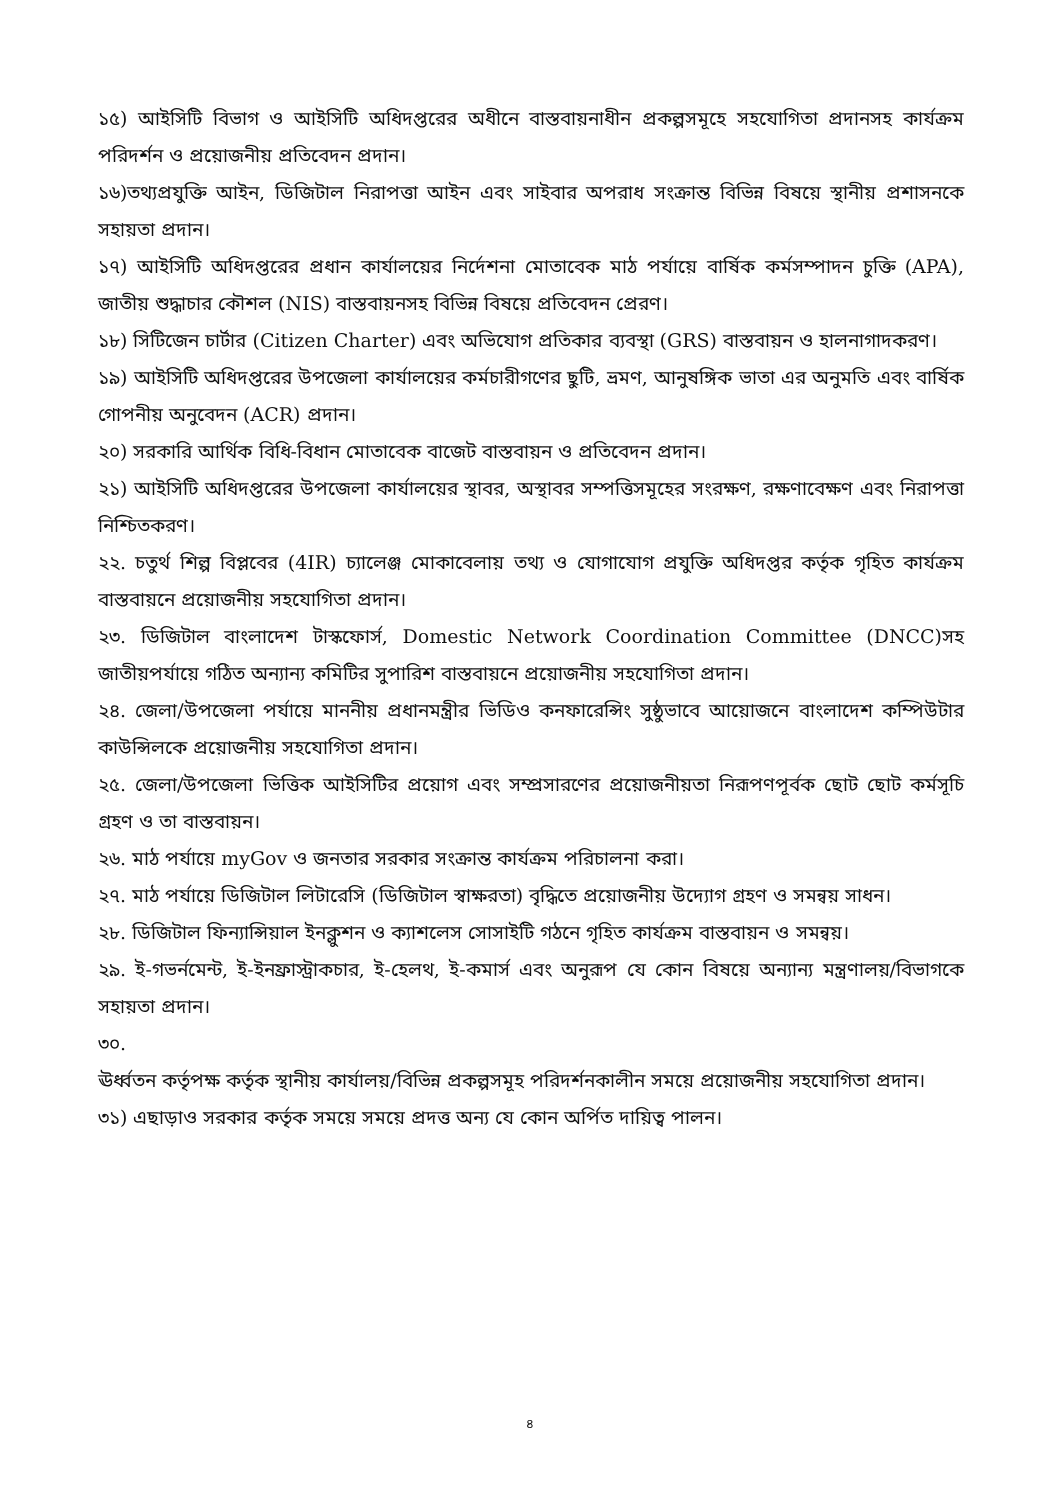১৫) আইসিটি বিভাগ ও আইসিটি অধিদপ্তরের অধীনে বাস্তবায়নাধীন প্রকল্পসমূহে সহযোগিতা প্রদানসহ কার্যক্রম পরিদর্শন ও প্রয়োজনীয় প্রতিবেদন প্রদান।
১৬)তথ্যপ্রযুক্তি আইন, ডিজিটাল নিরাপত্তা আইন এবং সাইবার অপরাধ সংক্রান্ত বিভিন্ন বিষয়ে স্থানীয় প্রশাসনকে সহায়তা প্রদান।
১৭) আইসিটি অধিদপ্তরের প্রধান কার্যালয়ের নির্দেশনা মোতাবেক মাঠ পর্যায়ে বার্ষিক কর্মসম্পাদন চুক্তি (APA), জাতীয় শুদ্ধাচার কৌশল (NIS) বাস্তবায়নসহ বিভিন্ন বিষয়ে প্রতিবেদন প্রেরণ।
১৮) সিটিজেন চার্টার (Citizen Charter) এবং অভিযোগ প্রতিকার ব্যবস্থা (GRS) বাস্তবায়ন ও হালনাগাদকরণ।
১৯) আইসিটি অধিদপ্তরের উপজেলা কার্যালয়ের কর্মচারীগণের ছুটি, ভ্রমণ, আনুষঙ্গিক ভাতা এর অনুমতি এবং বার্ষিক গোপনীয় অনুবেদন (ACR) প্রদান।
২০) সরকারি আর্থিক বিধি-বিধান মোতাবেক বাজেট বাস্তবায়ন ও প্রতিবেদন প্রদান।
২১) আইসিটি অধিদপ্তরের উপজেলা কার্যালয়ের স্থাবর, অস্থাবর সম্পত্তিসমূহের সংরক্ষণ, রক্ষণাবেক্ষণ এবং নিরাপত্তা নিশ্চিতকরণ।
২২. চতুর্থ শিল্প বিপ্লবের (4IR) চ্যালেঞ্জ মোকাবেলায় তথ্য ও যোগাযোগ প্রযুক্তি অধিদপ্তর কর্তৃক গৃহিত কার্যক্রম বাস্তবায়নে প্রয়োজনীয় সহযোগিতা প্রদান।
২৩. ডিজিটাল বাংলাদেশ টাস্কফোর্স, Domestic Network Coordination Committee (DNCC)সহ জাতীয়পর্যায়ে গঠিত অন্যান্য কমিটির সুপারিশ বাস্তবায়নে প্রয়োজনীয় সহযোগিতা প্রদান।
২৪. জেলা/উপজেলা পর্যায়ে মাননীয় প্রধানমন্ত্রীর ভিডিও কনফারেন্সিং সুষ্ঠুভাবে আয়োজনে বাংলাদেশ কম্পিউটার কাউন্সিলকে প্রয়োজনীয় সহযোগিতা প্রদান।
২৫. জেলা/উপজেলা ভিত্তিক আইসিটির প্রয়োগ এবং সম্প্রসারণের প্রয়োজনীয়তা নিরূপণপূর্বক ছোট ছোট কর্মসূচি গ্রহণ ও তা বাস্তবায়ন।
২৬. মাঠ পর্যায়ে myGov ও জনতার সরকার সংক্রান্ত কার্যক্রম পরিচালনা করা।
২৭. মাঠ পর্যায়ে ডিজিটাল লিটারেসি (ডিজিটাল স্বাক্ষরতা) বৃদ্ধিতে প্রয়োজনীয় উদ্যোগ গ্রহণ ও সমন্বয় সাধন।
২৮. ডিজিটাল ফিন্যান্সিয়াল ইনক্লুশন ও ক্যাশলেস সোসাইটি গঠনে গৃহিত কার্যক্রম বাস্তবায়ন ও সমন্বয়।
২৯. ই-গভর্নমেন্ট, ই-ইনফ্রাস্ট্রাকচার, ই-হেলথ, ই-কমার্স এবং অনুরূপ যে কোন বিষয়ে অন্যান্য মন্ত্রণালয়/বিভাগকে সহায়তা প্রদান।
৩০.
ঊর্ধ্বতন কর্তৃপক্ষ কর্তৃক স্থানীয় কার্যালয়/বিভিন্ন প্রকল্পসমূহ পরিদর্শনকালীন সময়ে প্রয়োজনীয় সহযোগিতা প্রদান।
৩১) এছাড়াও সরকার কর্তৃক সময়ে সময়ে প্রদত্ত অন্য যে কোন অর্পিত দায়িত্ব পালন।
৪